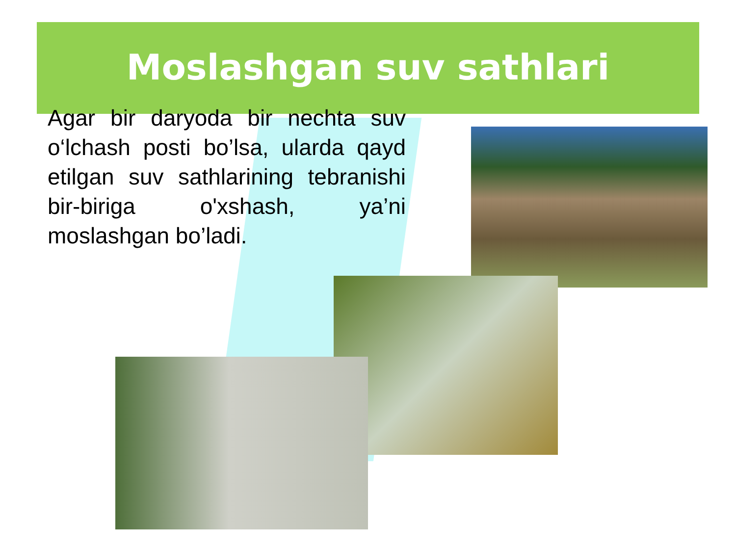Moslashgan suv sathlari
Agar bir daryoda bir nechta suv o‘lchash posti bo’lsa, ularda qayd etilgan suv sathlarining tebranishi bir-biriga o'xshash, ya’ni moslashgan bo’ladi.